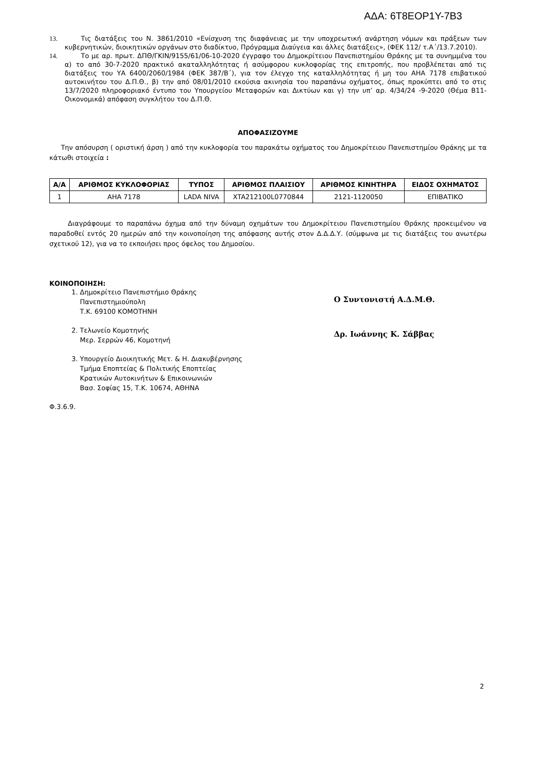ΑΔΑ: 6Τ8ΕΟΡ1Υ-7Β3
13. Τις διατάξεις του Ν. 3861/2010 «Ενίσχυση της διαφάνειας με την υποχρεωτική ανάρτηση νόμων και πράξεων των κυβερνητικών, διοικητικών οργάνων στο διαδίκτυο, Πρόγραμμα Διαύγεια και άλλες διατάξεις», (ΦΕΚ 112/ τ.Α΄/13.7.2010).
14. Το με αρ. πρωτ. ΔΠΘ/ΓΚΙΝ/9155/61/06-10-2020 έγγραφο του Δημοκρίτειου Πανεπιστημίου Θράκης με τα συνημμένα του α) το από 30-7-2020 πρακτικό ακαταλληλότητας ή ασύμφορου κυκλοφορίας της επιτροπής, που προβλέπεται από τις διατάξεις του ΥΑ 6400/2060/1984 (ΦΕΚ 387/Β΄), για τον έλεγχο της καταλληλότητας ή μη του ΑΗΑ 7178 επιβατικού αυτοκινήτου του Δ.Π.Θ., β) την από 08/01/2010 εκούσια ακινησία του παραπάνω οχήματος, όπως προκύπτει από το στις 13/7/2020 πληροφοριακό έντυπο του Υπουργείου Μεταφορών και Δικτύων και γ) την υπ’ αρ. 4/34/24 -9-2020 (Θέμα Β11-Οικονομικά) απόφαση συγκλήτου του Δ.Π.Θ.
ΑΠΟΦΑΣΙΖΟΥΜΕ
Την απόσυρση ( οριστική άρση ) από την κυκλοφορία του παρακάτω οχήματος του Δημοκρίτειου Πανεπιστημίου Θράκης με τα κάτωθι στοιχεία :
| Α/Α | ΑΡΙΘΜΟΣ ΚΥΚΛΟΦΟΡΙΑΣ | ΤΥΠΟΣ | ΑΡΙΘΜΟΣ ΠΛΑΙΣΙΟΥ | ΑΡΙΘΜΟΣ ΚΙΝΗΤΗΡΑ | ΕΙΔΟΣ ΟΧΗΜΑΤΟΣ |
| --- | --- | --- | --- | --- | --- |
| 1 | ΑΗΑ 7178 | LADA NIVA | XTA212100L0770844 | 2121-1120050 | ΕΠΙΒΑΤΙΚΟ |
Διαγράφουμε το παραπάνω όχημα από την δύναμη οχημάτων του Δημοκρίτειου Πανεπιστημίου Θράκης προκειμένου να παραδοθεί εντός 20 ημερών από την κοινοποίηση της απόφασης αυτής στον Δ.Δ.Δ.Υ. (σύμφωνα με τις διατάξεις του ανωτέρω σχετικού 12), για να το εκποιήσει προς όφελος του Δημοσίου.
ΚΟΙΝΟΠΟΙΗΣΗ:
1. Δημοκρίτειο Πανεπιστήμιο Θράκης
Πανεπιστημιούπολη
Τ.Κ. 69100 ΚΟΜΟΤΗΝΗ
2. Τελωνείο Κομοτηνής
Μερ. Σερρών 46, Κομοτηνή
3. Υπουργείο Διοικητικής Μετ. & Η. Διακυβέρνησης
Τμήμα Εποπτείας & Πολιτικής Εποπτείας
Κρατικών Αυτοκινήτων & Επικοινωνιών
Βασ. Σοφίας 15, Τ.Κ. 10674, ΑΘΗΝΑ
Ο Συντονιστή Α.Δ.Μ.Θ.
Δρ. Ιωάννης Κ. Σάββας
Φ.3.6.9.
2